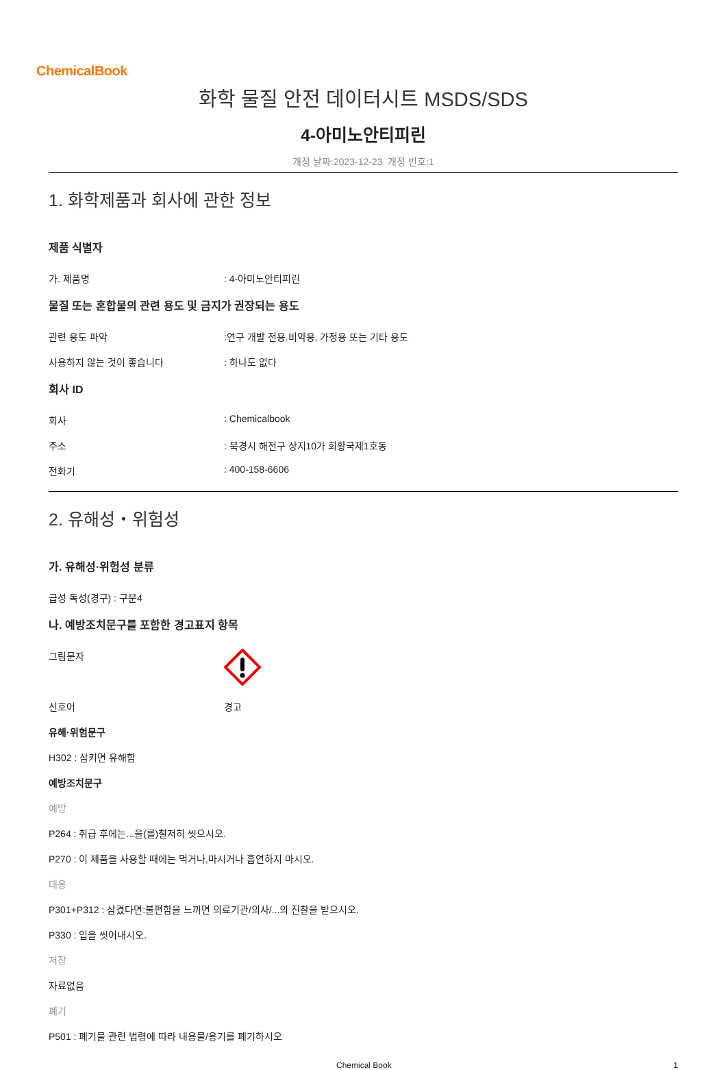ChemicalBook
화학 물질 안전 데이터시트 MSDS/SDS
4-아미노안티피린
개정 날짜:2023-12-23 개정 번호:1
1. 화학제품과 회사에 관한 정보
제품 식별자
가. 제품명: 4-아미노안티피린
물질 또는 혼합물의 관련 용도 및 금지가 권장되는 용도
관련 용도 파악:연구 개발 전용.비약용, 가정용 또는 기타 용도
사용하지 않는 것이 좋습니다: 하나도 없다
회사 ID
회사: Chemicalbook
주소: 북경시 해전구 상지10가 회황국제1호동
전화기: 400-158-6606
2. 유해성・위험성
가. 유해성·위험성 분류
급성 독성(경구) : 구분4
나. 예방조치문구를 포함한 경고표지 항목
그림문자
신호어 경고
유해·위험문구
H302 : 삼키면 유해함
예방조치문구
예방
P264 : 취급 후에는...을(를)철저히 씻으시오.
P270 : 이 제품을 사용할 때에는 먹거나,마시거나 흡연하지 마시오.
대응
P301+P312 : 삼켰다면:불편함을 느끼면 의료기관/의사/...의 진찰을 받으시오.
P330 : 입을 씻어내시오.
저장
자료없음
폐기
P501 : 폐기물 관련 법령에 따라 내용물/용기를 폐기하시오
Chemical Book 1